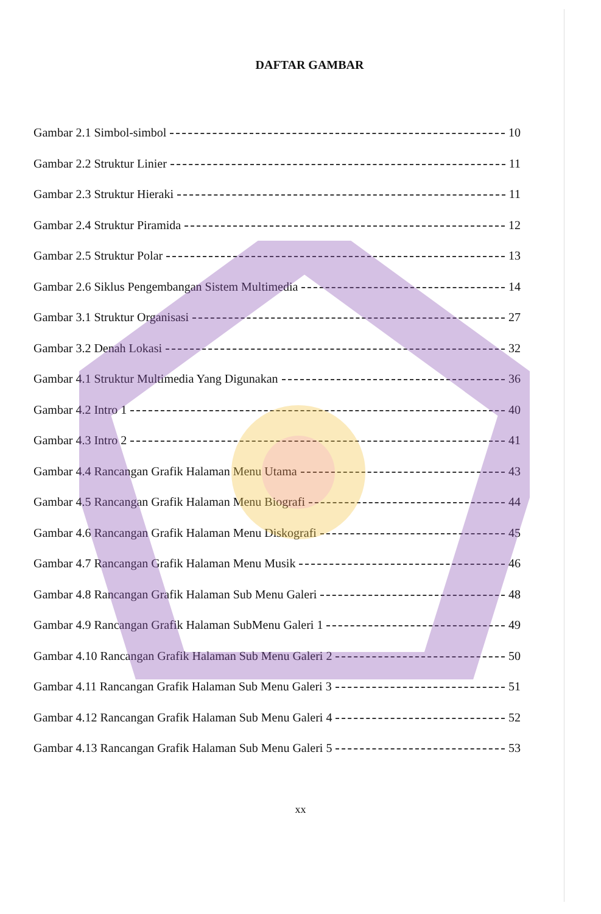DAFTAR GAMBAR
Gambar 2.1 Simbol-simbol 10
Gambar 2.2 Struktur Linier 11
Gambar 2.3 Struktur Hieraki 11
Gambar 2.4 Struktur Piramida 12
Gambar 2.5 Struktur Polar 13
Gambar 2.6 Siklus Pengembangan Sistem Multimedia 14
Gambar 3.1 Struktur Organisasi 27
Gambar 3.2 Denah Lokasi 32
Gambar 4.1 Struktur Multimedia Yang Digunakan 36
Gambar 4.2 Intro 1 40
Gambar 4.3 Intro 2 41
Gambar 4.4 Rancangan Grafik Halaman Menu Utama 43
Gambar 4.5 Rancangan Grafik Halaman Menu Biografi 44
Gambar 4.6 Rancangan Grafik Halaman Menu Diskografi 45
Gambar 4.7 Rancangan Grafik Halaman Menu Musik 46
Gambar 4.8 Rancangan Grafik Halaman Sub Menu Galeri 48
Gambar 4.9 Rancangan Grafik Halaman SubMenu Galeri 1 49
Gambar 4.10 Rancangan Grafik Halaman Sub Menu Galeri 2 50
Gambar 4.11 Rancangan Grafik Halaman Sub Menu Galeri 3 51
Gambar 4.12 Rancangan Grafik Halaman Sub Menu Galeri 4 52
Gambar 4.13 Rancangan Grafik Halaman Sub Menu Galeri 5 53
xx